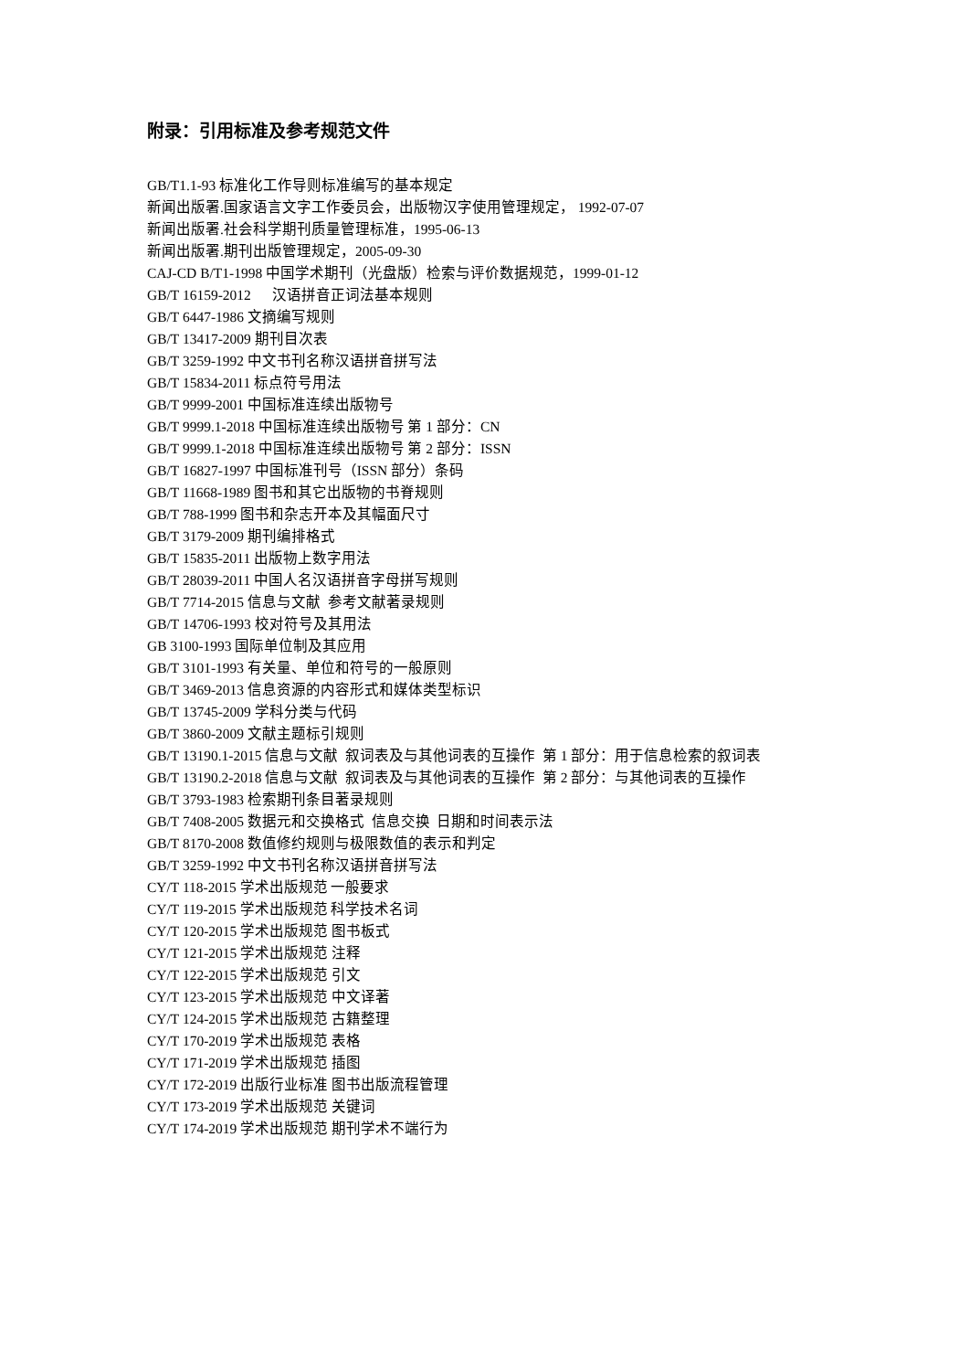附录：引用标准及参考规范文件
GB/T1.1-93 标准化工作导则标准编写的基本规定
新闻出版署.国家语言文字工作委员会，出版物汉字使用管理规定， 1992-07-07
新闻出版署.社会科学期刊质量管理标准，1995-06-13
新闻出版署.期刊出版管理规定，2005-09-30
CAJ-CD B/T1-1998 中国学术期刊（光盘版）检索与评价数据规范，1999-01-12
GB/T 16159-2012 汉语拼音正词法基本规则
GB/T 6447-1986 文摘编写规则
GB/T 13417-2009 期刊目次表
GB/T 3259-1992 中文书刊名称汉语拼音拼写法
GB/T 15834-2011 标点符号用法
GB/T 9999-2001 中国标准连续出版物号
GB/T 9999.1-2018 中国标准连续出版物号 第 1 部分：CN
GB/T 9999.1-2018 中国标准连续出版物号 第 2 部分：ISSN
GB/T 16827-1997 中国标准刊号（ISSN 部分）条码
GB/T 11668-1989 图书和其它出版物的书脊规则
GB/T 788-1999 图书和杂志开本及其幅面尺寸
GB/T 3179-2009 期刊编排格式
GB/T 15835-2011 出版物上数字用法
GB/T 28039-2011 中国人名汉语拼音字母拼写规则
GB/T 7714-2015 信息与文献 参考文献著录规则
GB/T 14706-1993 校对符号及其用法
GB 3100-1993 国际单位制及其应用
GB/T 3101-1993 有关量、单位和符号的一般原则
GB/T 3469-2013 信息资源的内容形式和媒体类型标识
GB/T 13745-2009 学科分类与代码
GB/T 3860-2009 文献主题标引规则
GB/T 13190.1-2015 信息与文献 叙词表及与其他词表的互操作 第 1 部分：用于信息检索的叙词表
GB/T 13190.2-2018 信息与文献 叙词表及与其他词表的互操作 第 2 部分：与其他词表的互操作
GB/T 3793-1983 检索期刊条目著录规则
GB/T 7408-2005 数据元和交换格式 信息交换 日期和时间表示法
GB/T 8170-2008 数值修约规则与极限数值的表示和判定
GB/T 3259-1992 中文书刊名称汉语拼音拼写法
CY/T 118-2015 学术出版规范 一般要求
CY/T 119-2015 学术出版规范 科学技术名词
CY/T 120-2015 学术出版规范 图书板式
CY/T 121-2015 学术出版规范 注释
CY/T 122-2015 学术出版规范 引文
CY/T 123-2015 学术出版规范 中文译著
CY/T 124-2015 学术出版规范 古籍整理
CY/T 170-2019 学术出版规范 表格
CY/T 171-2019 学术出版规范 插图
CY/T 172-2019 出版行业标准 图书出版流程管理
CY/T 173-2019 学术出版规范 关键词
CY/T 174-2019 学术出版规范 期刊学术不端行为